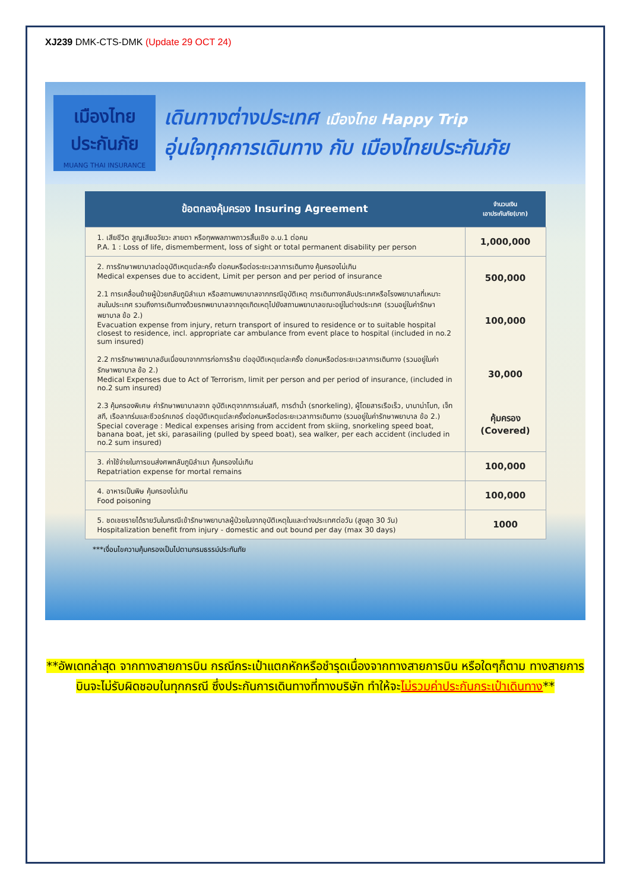XJ239 DMK-CTS-DMK (Update 29 OCT 24)
เมืองไทย
ประกันภัย
MUANG THAI INSURANCE
เดินทางต่างประเทศ เมืองไทย Happy Trip
อุ่นใจทุกการเดินทาง กับ เมืองไทยประกันภัย
| ข้อตกลงคุ้มครอง Insuring Agreement | จำนวนเงิน เอาประกันภัย(บาท) |
| --- | --- |
| 1. เสียชีวิต สูญเสียอวัยวะ สายตา หรือทุพพลภาพถาวรสิ้นเชิง อ.บ.1 ต่อคน P.A. 1 : Loss of life, dismemberment, loss of sight or total permanent disability per person | 1,000,000 |
| 2. การรักษาพยาบาลต่ออุบัติเหตุแต่ละครั้ง ต่อคนหรือต่อระยะเวลาการเดินทาง คุ้มครองไม่เกิน Medical expenses due to accident, Limit per person and per period of insurance 2.1 การเคลื่อนย้ายผู้ป่วยกลับภูมิลำเนา หรือสถานพยาบาลจากกรณีอุบัติเหตุ การเดินทางกลับประเทศหรือโรงพยาบาลที่เหมาะสมในประเทศ รวมถึงการเดินทางด้วยรถพยาบาลจากจุดเกิดเหตุไปยังสถานพยาบาลขณะอยู่ในต่างประเทศ (รวมอยู่ในค่ารักษาพยาบาล ข้อ 2.) Evacuation expense from injury, return transport of insured to residence or to suitable hospital closest to residence, incl. appropriate car ambulance from event place to hospital (included in no.2 sum insured) 2.2 การรักษาพยาบาลอันเนื่องมาจากการก่อการร้าย ต่ออุบัติเหตุแต่ละครั้ง ต่อคนหรือต่อระยะเวลาการเดินทาง (รวมอยู่ในค่ารักษาพยาบาล ข้อ 2.) Medical Expenses due to Act of Terrorism, limit per person and per period of insurance, (included in no.2 sum insured) 2.3 คุ้มครองพิเศษ ค่ารักษาพยาบาลจาก อุบัติเหตุจากการเล่นสกี, การดำน้ำ (snorkeling), ผู้โดยสารเรือเร็ว, บานาน่าโบท, เจ็ทสกี, เรือลากร่มและซีวอร์กเกอร์ ต่ออุบัติเหตุแต่ละครั้งต่อคนหรือต่อระยะเวลาการเดินทาง (รวมอยู่ในค่ารักษาพยาบาล ข้อ 2.) Special coverage : Medical expenses arising from accident from skiing, snorkeling speed boat, banana boat, jet ski, parasailing (pulled by speed boat), sea walker, per each accident (included in no.2 sum insured) | 500,000 100,000 30,000 คุ้มครอง (Covered) |
| 3. ค่าใช้จ่ายในการขนส่งศพกลับภูมิลำเนา คุ้มครองไม่เกิน Repatriation expense for mortal remains | 100,000 |
| 4. อาหารเป็นพิษ คุ้มครองไม่เกิน Food poisoning | 100,000 |
| 5. ชดเชยรายได้รายวันในกรณีเข้ารักษาพยาบาลผู้ป่วยในจากอุบัติเหตุในและต่างประเทศต่อวัน (สูงสุด 30 วัน) Hospitalization benefit from injury - domestic and out bound per day (max 30 days) | 1000 |
***เงื่อนไขความคุ้มครองเป็นไปตามกรมธรรม์ประกันภัย
**อัพเดทล่าสุด จากทางสายการบิน กรณีกระเป๋าแตกหักหรือชำรุดเนื่องจากทางสายการบิน หรือใดๆก็ตาม ทางสายการบินจะไม่รับผิดชอบในทุกกรณี ซึ่งประกันการเดินทางที่ทางบริษัท ทำให้จะไม่รวมค่าประกันกระเป๋าเดินทาง**